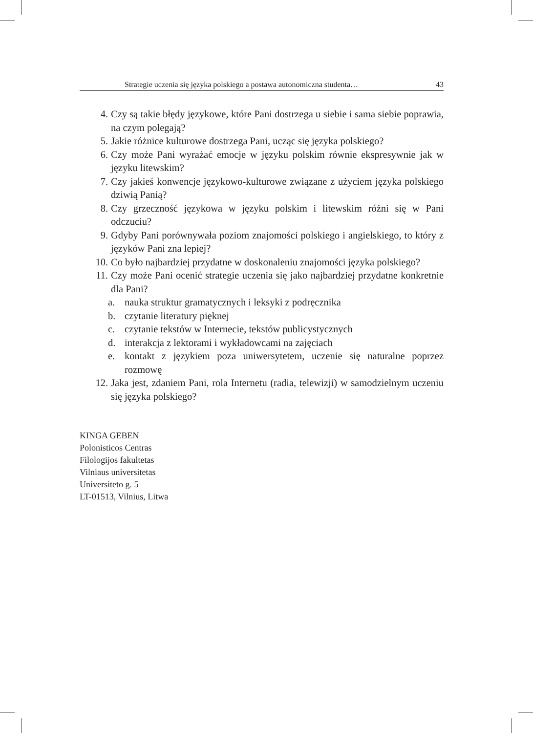Strategie uczenia się języka polskiego a postawa autonomiczna studenta… 43
4. Czy są takie błędy językowe, które Pani dostrzega u siebie i sama siebie poprawia, na czym polegają?
5. Jakie różnice kulturowe dostrzega Pani, ucząc się języka polskiego?
6. Czy może Pani wyrażać emocje w języku polskim równie ekspresywnie jak w języku litewskim?
7. Czy jakieś konwencje językowo-kulturowe związane z użyciem języka polskiego dziwią Panią?
8. Czy grzeczność językowa w języku polskim i litewskim różni się w Pani odczuciu?
9. Gdyby Pani porównywała poziom znajomości polskiego i angielskiego, to który z języków Pani zna lepiej?
10. Co było najbardziej przydatne w doskonaleniu znajomości języka polskiego?
11. Czy może Pani ocenić strategie uczenia się jako najbardziej przydatne konkretnie dla Pani?
a. nauka struktur gramatycznych i leksyki z podręcznika
b. czytanie literatury pięknej
c. czytanie tekstów w Internecie, tekstów publicystycznych
d. interakcja z lektorami i wykładowcami na zajęciach
e. kontakt z językiem poza uniwersytetem, uczenie się naturalne poprzez rozmowę
12. Jaka jest, zdaniem Pani, rola Internetu (radia, telewizji) w samodzielnym uczeniu się języka polskiego?
KINGA GEBEN
Polonisticos Centras
Filologijos fakultetas
Vilniaus universitetas
Universiteto g. 5
LT-01513, Vilnius, Litwa